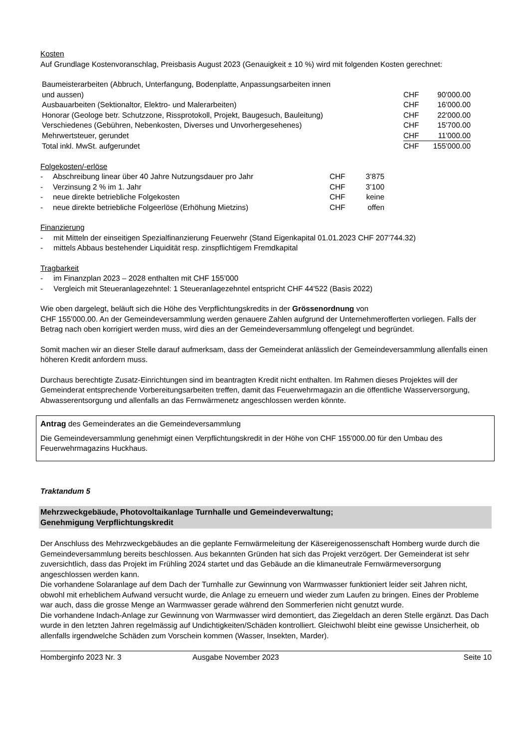Kosten
Auf Grundlage Kostenvoranschlag, Preisbasis August 2023 (Genauigkeit ± 10 %) wird mit folgenden Kosten gerechnet:
| Baumeisterarbeiten (Abbruch, Unterfangung, Bodenplatte, Anpassungsarbeiten innen | | |
| und aussen) | CHF | 90'000.00 |
| Ausbauarbeiten (Sektionaltor, Elektro- und Malerarbeiten) | CHF | 16'000.00 |
| Honorar (Geologe betr. Schutzzone, Rissprotokoll, Projekt, Baugesuch, Bauleitung) | CHF | 22'000.00 |
| Verschiedenes (Gebühren, Nebenkosten, Diverses und Unvorhergesehenes) | CHF | 15'700.00 |
| Mehrwertsteuer, gerundet | CHF | 11'000.00 |
| Total inkl. MwSt. aufgerundet | CHF | 155'000.00 |
Folgekosten/-erlöse
| - | Abschreibung linear über 40 Jahre Nutzungsdauer pro Jahr | CHF | 3’875 |
| - | Verzinsung 2 % im 1. Jahr | CHF | 3’100 |
| - | neue direkte betriebliche Folgekosten | CHF | keine |
| - | neue direkte betriebliche Folgeerlöse (Erhöhung Mietzins) | CHF | offen |
Finanzierung
- mit Mitteln der einseitigen Spezialfinanzierung Feuerwehr (Stand Eigenkapital 01.01.2023 CHF 207'744.32)
- mittels Abbaus bestehender Liquidität resp. zinspflichtigem Fremdkapital
Tragbarkeit
- im Finanzplan 2023 – 2028 enthalten mit CHF 155’000
- Vergleich mit Steueranlagezehntel: 1 Steueranlagezehntel entspricht CHF 44'522 (Basis 2022)
Wie oben dargelegt, beläuft sich die Höhe des Verpflichtungskredits in der Grössenordnung von
CHF 155'000.00. An der Gemeindeversammlung werden genauere Zahlen aufgrund der Unternehmerofferten vorliegen. Falls der Betrag nach oben korrigiert werden muss, wird dies an der Gemeindeversammlung offengelegt und begründet.
Somit machen wir an dieser Stelle darauf aufmerksam, dass der Gemeinderat anlässlich der Gemeindeversammlung allenfalls einen höheren Kredit anfordern muss.
Durchaus berechtigte Zusatz-Einrichtungen sind im beantragten Kredit nicht enthalten. Im Rahmen dieses Projektes will der Gemeinderat entsprechende Vorbereitungsarbeiten treffen, damit das Feuerwehrmagazin an die öffentliche Wasserversorgung, Abwasserentsorgung und allenfalls an das Fernwärmenetz angeschlossen werden könnte.
Antrag des Gemeinderates an die Gemeindeversammlung
Die Gemeindeversammlung genehmigt einen Verpflichtungskredit in der Höhe von CHF 155'000.00 für den Umbau des Feuerwehrmagazins Huckhaus.
Traktandum 5
Mehrzweckgebäude, Photovoltaikanlage Turnhalle und Gemeindeverwaltung;
Genehmigung Verpflichtungskredit
Der Anschluss des Mehrzweckgebäudes an die geplante Fernwärmeleitung der Käsereigenossenschaft Homberg wurde durch die Gemeindeversammlung bereits beschlossen. Aus bekannten Gründen hat sich das Projekt verzögert. Der Gemeinderat ist sehr zuversichtlich, dass das Projekt im Frühling 2024 startet und das Gebäude an die klimaneutrale Fernwärmeversorgung angeschlossen werden kann.
Die vorhandene Solaranlage auf dem Dach der Turnhalle zur Gewinnung von Warmwasser funktioniert leider seit Jahren nicht, obwohl mit erheblichem Aufwand versucht wurde, die Anlage zu erneuern und wieder zum Laufen zu bringen. Eines der Probleme war auch, dass die grosse Menge an Warmwasser gerade während den Sommerferien nicht genutzt wurde.
Die vorhandene Indach-Anlage zur Gewinnung von Warmwasser wird demontiert, das Ziegeldach an deren Stelle ergänzt. Das Dach wurde in den letzten Jahren regelmässig auf Undichtigkeiten/Schäden kontrolliert. Gleichwohl bleibt eine gewisse Unsicherheit, ob allenfalls irgendwelche Schäden zum Vorschein kommen (Wasser, Insekten, Marder).
Homberginfo 2023 Nr. 3 Ausgabe November 2023 Seite 10